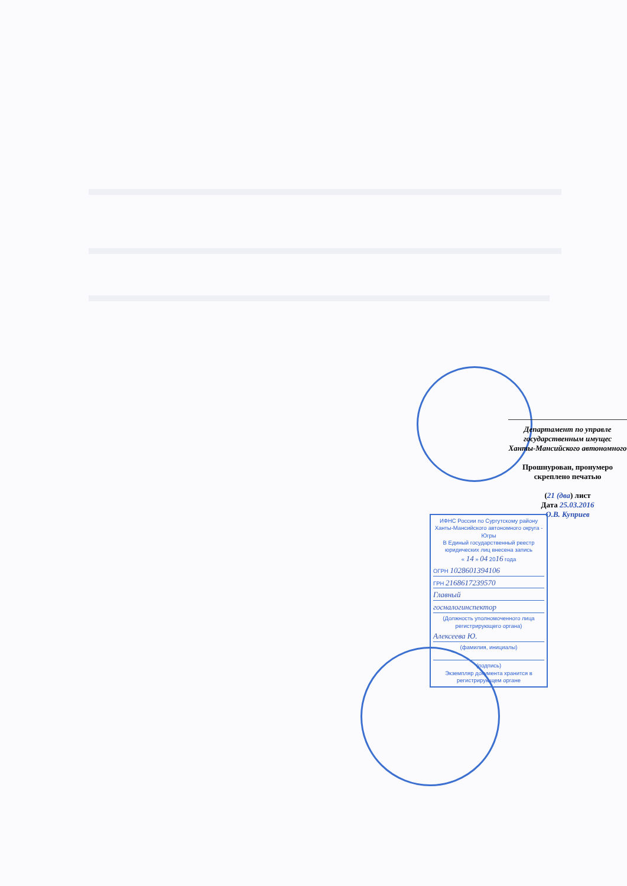Департамент по управле
государственным имущес
Ханты-Мансийского автономного
Прошнурован, пронумеро
скреплено печатью
(21 (два) лист
Дата 25.03.2016
О.В. Куприев
ИФНС России по Сургутскому району Ханты-Мансийского автономного округа - Югры
В Единый государственный реестр юридических лиц внесена запись
« 14 » 04 2016 года
ОГРН 1028601394106
ГРН 2168617239570
Главный
госналогинспектор
(Должность уполномоченного лица регистрирующего органа)
Алексеева Ю.
(фамилия, инициалы)
(подпись)
Экземпляр документа хранится в регистрирующем органе